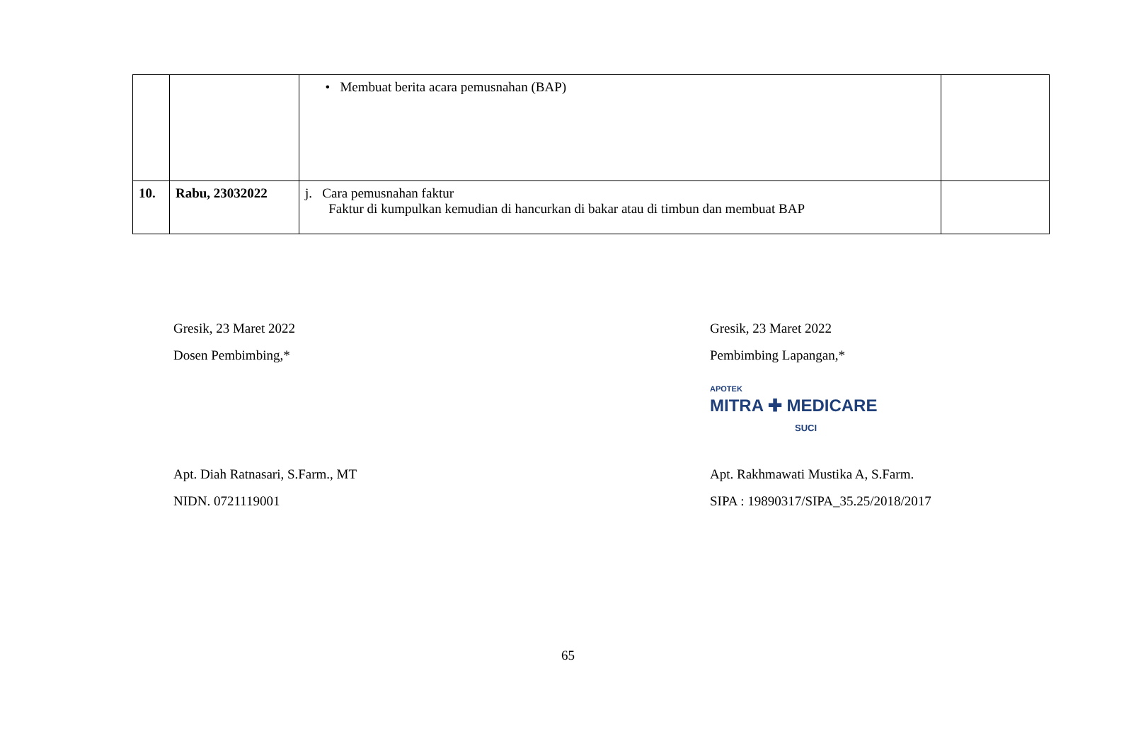| | | • Membuat berita acara pemusnahan (BAP) | |
| 10. | Rabu, 23032022 | j. Cara pemusnahan faktur Faktur di kumpulkan kemudian di hancurkan di bakar atau di timbun dan membuat BAP | |
Gresik, 23 Maret 2022
Dosen Pembimbing,*
Apt. Diah Ratnasari, S.Farm., MT
NIDN. 0721119001
Gresik, 23 Maret 2022
Pembimbing Lapangan,*
APOTEK
MITRA ✚ MEDICARE
SUCI
Apt. Rakhmawati Mustika A, S.Farm.
SIPA : 19890317/SIPA_35.25/2018/2017
65